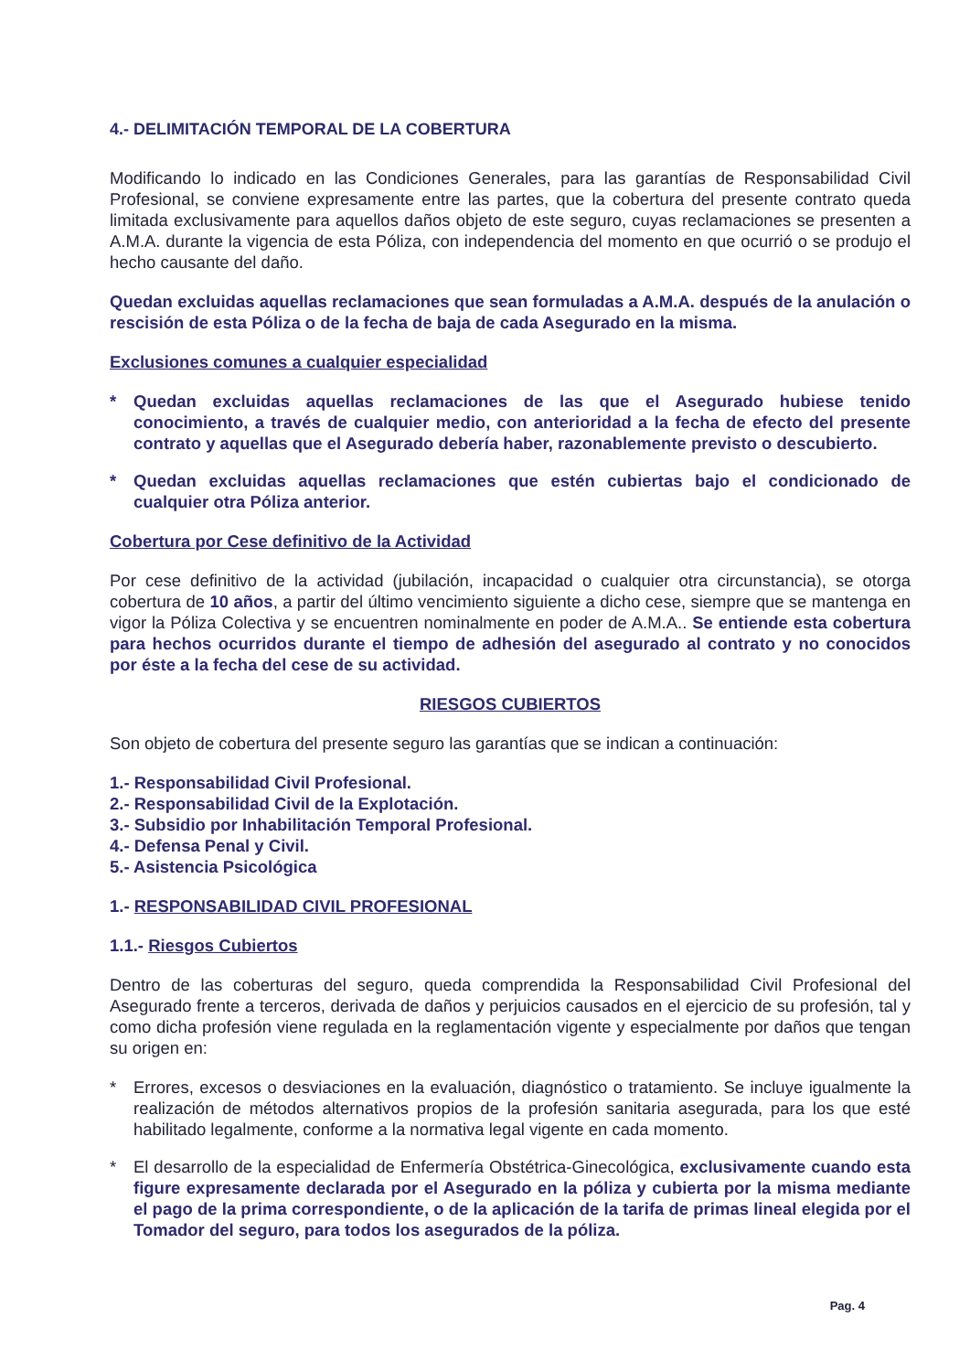4.- DELIMITACIÓN TEMPORAL DE LA COBERTURA
Modificando lo indicado en las Condiciones Generales, para las garantías de Responsabilidad Civil Profesional, se conviene expresamente entre las partes, que la cobertura del presente contrato queda limitada exclusivamente para aquellos daños objeto de este seguro, cuyas reclamaciones se presenten a A.M.A. durante la vigencia de esta Póliza, con independencia del momento en que ocurrió o se produjo el hecho causante del daño.
Quedan excluidas aquellas reclamaciones que sean formuladas a A.M.A. después de la anulación o rescisión de esta Póliza o de la fecha de baja de cada Asegurado en la misma.
Exclusiones comunes a cualquier especialidad
* Quedan excluidas aquellas reclamaciones de las que el Asegurado hubiese tenido conocimiento, a través de cualquier medio, con anterioridad a la fecha de efecto del presente contrato y aquellas que el Asegurado debería haber, razonablemente previsto o descubierto.
* Quedan excluidas aquellas reclamaciones que estén cubiertas bajo el condicionado de cualquier otra Póliza anterior.
Cobertura por Cese definitivo de la Actividad
Por cese definitivo de la actividad (jubilación, incapacidad o cualquier otra circunstancia), se otorga cobertura de 10 años, a partir del último vencimiento siguiente a dicho cese, siempre que se mantenga en vigor la Póliza Colectiva y se encuentren nominalmente en poder de A.M.A.. Se entiende esta cobertura para hechos ocurridos durante el tiempo de adhesión del asegurado al contrato y no conocidos por éste a la fecha del cese de su actividad.
RIESGOS CUBIERTOS
Son objeto de cobertura del presente seguro las garantías que se indican a continuación:
1.- Responsabilidad Civil Profesional.
2.- Responsabilidad Civil de la Explotación.
3.- Subsidio por Inhabilitación Temporal Profesional.
4.- Defensa Penal y Civil.
5.- Asistencia Psicológica
1.- RESPONSABILIDAD CIVIL PROFESIONAL
1.1.- Riesgos Cubiertos
Dentro de las coberturas del seguro, queda comprendida la Responsabilidad Civil Profesional del Asegurado frente a terceros, derivada de daños y perjuicios causados en el ejercicio de su profesión, tal y como dicha profesión viene regulada en la reglamentación vigente y especialmente por daños que tengan su origen en:
* Errores, excesos o desviaciones en la evaluación, diagnóstico o tratamiento. Se incluye igualmente la realización de métodos alternativos propios de la profesión sanitaria asegurada, para los que esté habilitado legalmente, conforme a la normativa legal vigente en cada momento.
* El desarrollo de la especialidad de Enfermería Obstétrica-Ginecológica, exclusivamente cuando esta figure expresamente declarada por el Asegurado en la póliza y cubierta por la misma mediante el pago de la prima correspondiente, o de la aplicación de la tarifa de primas lineal elegida por el Tomador del seguro, para todos los asegurados de la póliza.
Pag. 4